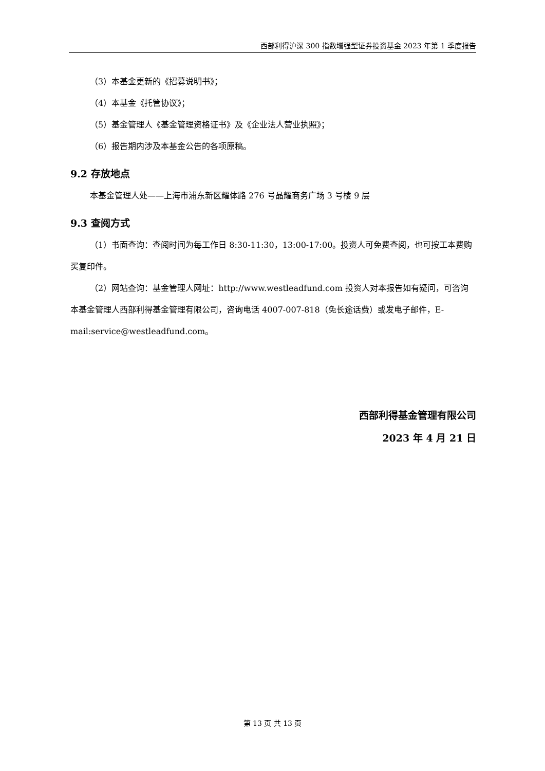西部利得沪深 300 指数增强型证券投资基金 2023 年第 1 季度报告
（3）本基金更新的《招募说明书》；
（4）本基金《托管协议》；
（5）基金管理人《基金管理资格证书》及《企业法人营业执照》；
（6）报告期内涉及本基金公告的各项原稿。
9.2 存放地点
本基金管理人处——上海市浦东新区耀体路 276 号晶耀商务广场 3 号楼 9 层
9.3 查阅方式
（1）书面查询：查阅时间为每工作日 8:30-11:30，13:00-17:00。投资人可免费查阅，也可按工本费购买复印件。
（2）网站查询：基金管理人网址：http://www.westleadfund.com 投资人对本报告如有疑问，可咨询本基金管理人西部利得基金管理有限公司，咨询电话 4007-007-818（免长途话费）或发电子邮件，E-mail:service@westleadfund.com。
西部利得基金管理有限公司
2023 年 4 月 21 日
第 13 页 共 13 页